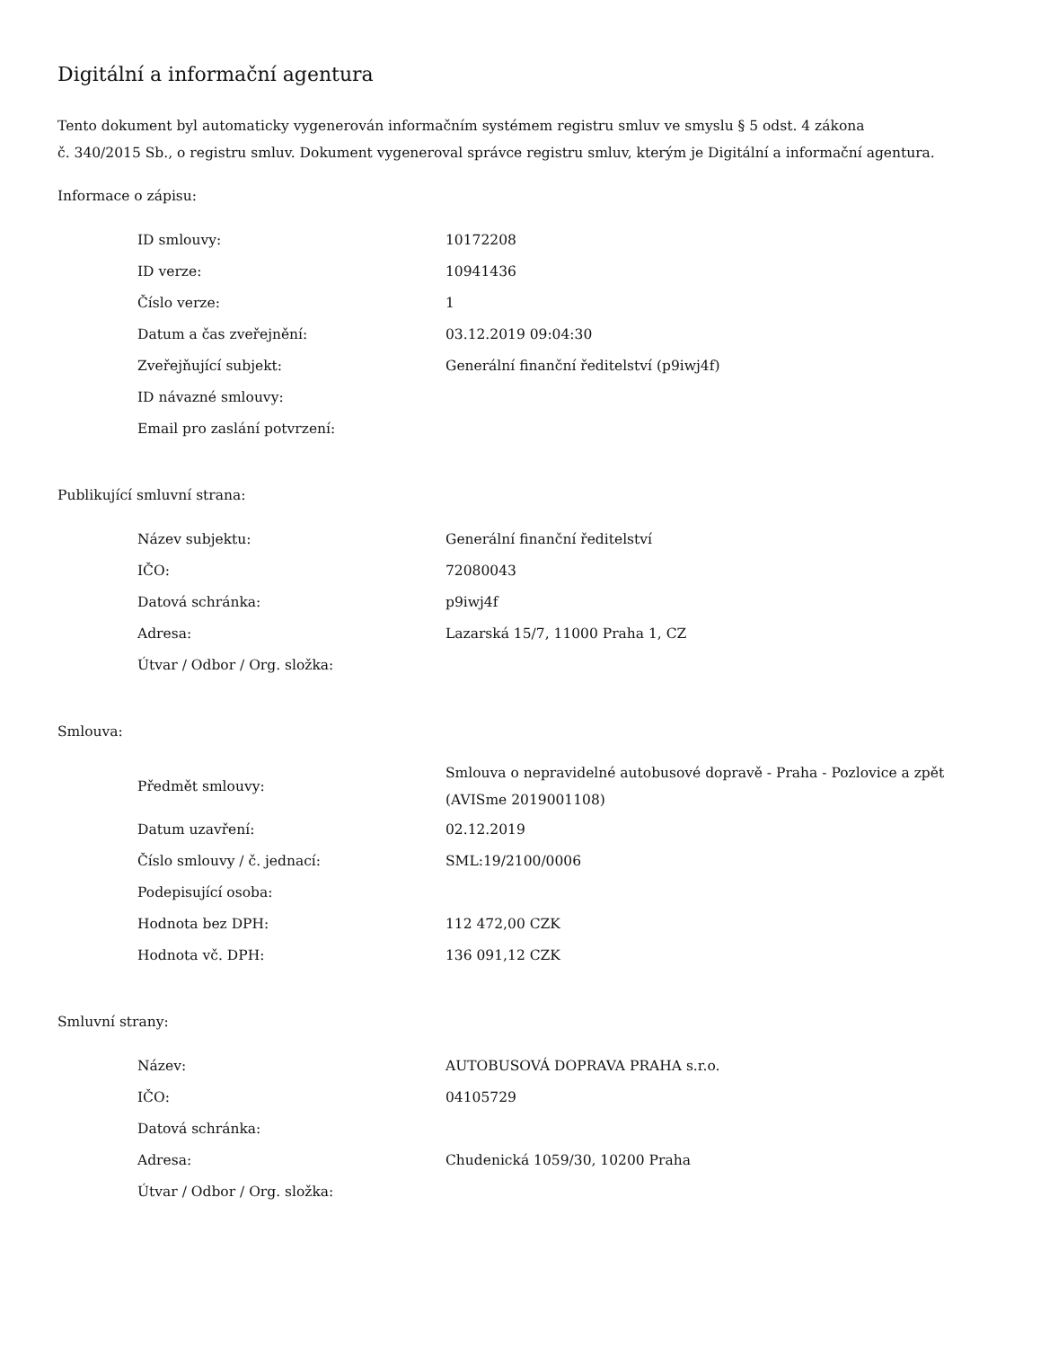Digitální a informační agentura
Tento dokument byl automaticky vygenerován informačním systémem registru smluv ve smyslu § 5 odst. 4 zákona
č. 340/2015 Sb., o registru smluv. Dokument vygeneroval správce registru smluv, kterým je Digitální a informační agentura.
Informace o zápisu:
| ID smlouvy: | 10172208 |
| ID verze: | 10941436 |
| Číslo verze: | 1 |
| Datum a čas zveřejnění: | 03.12.2019 09:04:30 |
| Zveřejňující subjekt: | Generální finanční ředitelství (p9iwj4f) |
| ID návazné smlouvy: | |
| Email pro zaslání potvrzení: | |
Publikující smluvní strana:
| Název subjektu: | Generální finanční ředitelství |
| IČO: | 72080043 |
| Datová schránka: | p9iwj4f |
| Adresa: | Lazarská 15/7, 11000 Praha 1, CZ |
| Útvar / Odbor / Org. složka: | |
Smlouva:
| Předmět smlouvy: | Smlouva o nepravidelné autobusové dopravě - Praha - Pozlovice a zpět (AVISme 2019001108) |
| Datum uzavření: | 02.12.2019 |
| Číslo smlouvy / č. jednací: | SML:19/2100/0006 |
| Podepisující osoba: | |
| Hodnota bez DPH: | 112 472,00 CZK |
| Hodnota vč. DPH: | 136 091,12 CZK |
Smluvní strany:
| Název: | AUTOBUSOVÁ DOPRAVA PRAHA s.r.o. |
| IČO: | 04105729 |
| Datová schránka: | |
| Adresa: | Chudenická 1059/30, 10200 Praha |
| Útvar / Odbor / Org. složka: | |